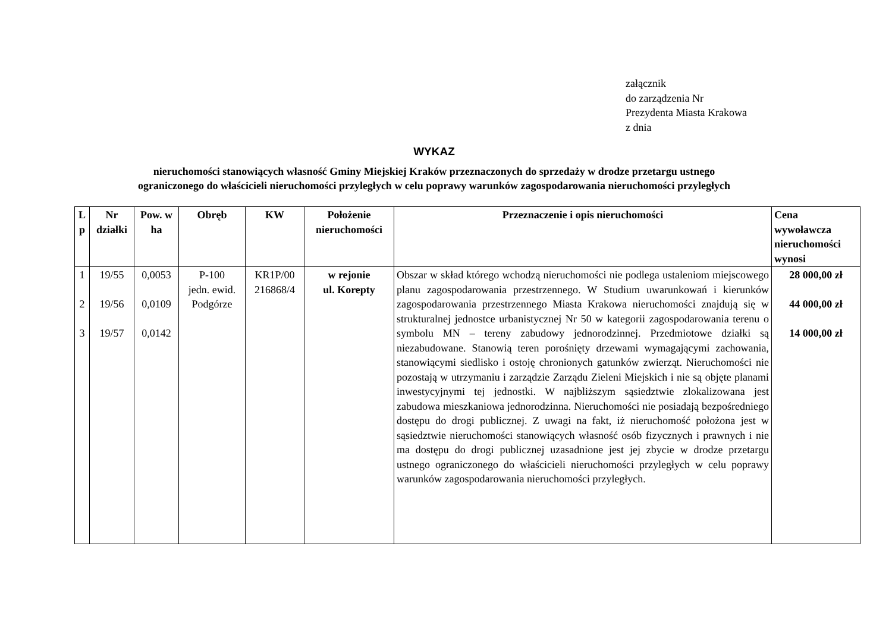załącznik
do zarządzenia Nr
Prezydenta Miasta Krakowa
z dnia
WYKAZ
nieruchomości stanowiących własność Gminy Miejskiej Kraków przeznaczonych do sprzedaży w drodze przetargu ustnego
ograniczonego do właścicieli nieruchomości przyległych w celu poprawy warunków zagospodarowania nieruchomości przyległych
| L p | Nr działki | Pow. w ha | Obręb | KW | Położenie nieruchomości | Przeznaczenie i opis nieruchomości | Cena wywoławcza nieruchomości wynosi |
| --- | --- | --- | --- | --- | --- | --- | --- |
| 1 2 3 | 19/55 19/56 19/57 | 0,0053 0,0109 0,0142 | P-100 jedn. ewid. Podgórze | KR1P/00 216868/4 | w rejonie ul. Korepty | Obszar w skład którego wchodzą nieruchomości nie podlega ustaleniom miejscowego planu zagospodarowania przestrzennego. W Studium uwarunkowań i kierunków zagospodarowania przestrzennego Miasta Krakowa nieruchomości znajdują się w strukturalnej jednostce urbanistycznej Nr 50 w kategorii zagospodarowania terenu o symbolu MN – tereny zabudowy jednorodzinnej. Przedmiotowe działki są niezabudowane. Stanowią teren porośnięty drzewami wymagającymi zachowania, stanowiącymi siedlisko i ostoję chronionych gatunków zwierząt. Nieruchomości nie pozostają w utrzymaniu i zarządzie Zarządu Zieleni Miejskich i nie są objęte planami inwestycyjnymi tej jednostki. W najbliższym sąsiedztwie zlokalizowana jest zabudowa mieszkaniowa jednorodzinna. Nieruchomości nie posiadają bezpośredniego dostępu do drogi publicznej. Z uwagi na fakt, iż nieruchomość położona jest w sąsiedztwie nieruchomości stanowiących własność osób fizycznych i prawnych i nie ma dostępu do drogi publicznej uzasadnione jest jej zbycie w drodze przetargu ustnego ograniczonego do właścicieli nieruchomości przyległych w celu poprawy warunków zagospodarowania nieruchomości przyległych. | 28 000,00 zł 44 000,00 zł 14 000,00 zł |